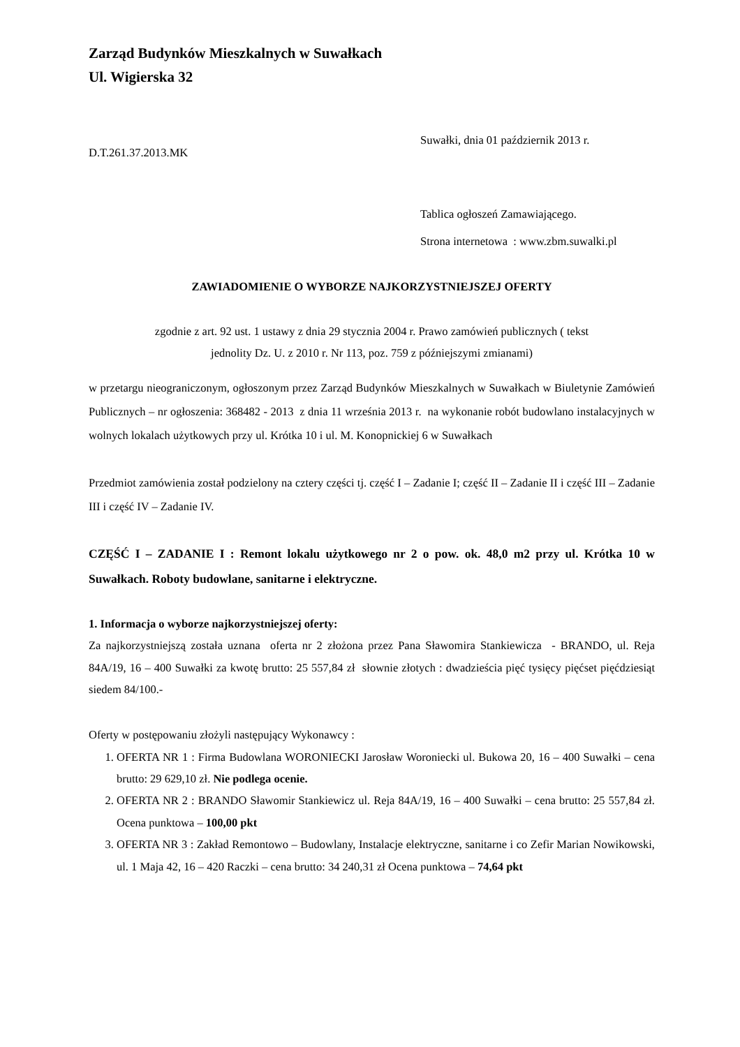Zarząd Budynków Mieszkalnych w Suwałkach
Ul. Wigierska 32
D.T.261.37.2013.MK
Suwałki, dnia 01 październik 2013 r.
Tablica ogłoszeń Zamawiającego.
Strona internetowa : www.zbm.suwalki.pl
ZAWIADOMIENIE O WYBORZE NAJKORZYSTNIEJSZEJ OFERTY
zgodnie z art. 92 ust. 1 ustawy z dnia 29 stycznia 2004 r. Prawo zamówień publicznych ( tekst
jednolity Dz. U. z 2010 r. Nr 113, poz. 759 z późniejszymi zmianami)
w przetargu nieograniczonym, ogłoszonym przez Zarząd Budynków Mieszkalnych w Suwałkach w Biuletynie Zamówień Publicznych – nr ogłoszenia: 368482 - 2013 z dnia 11 września 2013 r. na wykonanie robót budowlano instalacyjnych w wolnych lokalach użytkowych przy ul. Krótka 10 i ul. M. Konopnickiej 6 w Suwałkach
Przedmiot zamówienia został podzielony na cztery części tj. część I – Zadanie I; część II – Zadanie II i część III – Zadanie III i część IV – Zadanie IV.
CZĘŚĆ I – ZADANIE I : Remont lokalu użytkowego nr 2 o pow. ok. 48,0 m2 przy ul. Krótka 10 w Suwałkach. Roboty budowlane, sanitarne i elektryczne.
1. Informacja o wyborze najkorzystniejszej oferty:
Za najkorzystniejszą została uznana oferta nr 2 złożona przez Pana Sławomira Stankiewicza - BRANDO, ul. Reja 84A/19, 16 – 400 Suwałki za kwotę brutto: 25 557,84 zł słownie złotych : dwadzieścia pięć tysięcy pięćset pięćdziesiąt siedem 84/100.-
Oferty w postępowaniu złożyli następujący Wykonawcy :
1. OFERTA NR 1 : Firma Budowlana WORONIECKI Jarosław Woroniecki ul. Bukowa 20, 16 – 400 Suwałki – cena brutto: 29 629,10 zł. Nie podlega ocenie.
2. OFERTA NR 2 : BRANDO Sławomir Stankiewicz ul. Reja 84A/19, 16 – 400 Suwałki – cena brutto: 25 557,84 zł. Ocena punktowa – 100,00 pkt
3. OFERTA NR 3 : Zakład Remontowo – Budowlany, Instalacje elektryczne, sanitarne i co Zefir Marian Nowikowski, ul. 1 Maja 42, 16 – 420 Raczki – cena brutto: 34 240,31 zł Ocena punktowa – 74,64 pkt